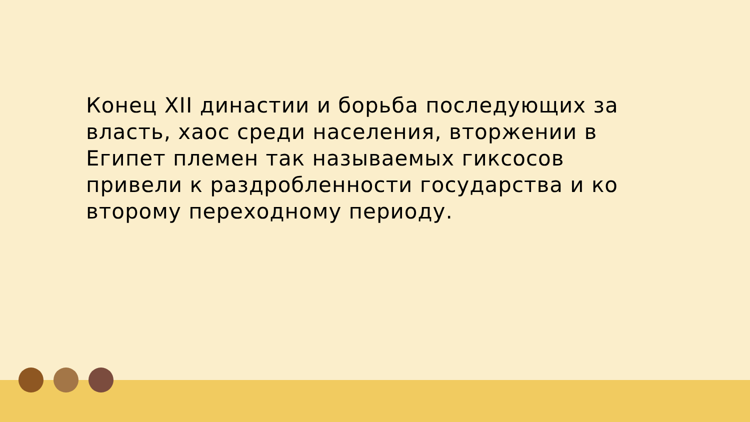Конец XII династии и борьба последующих за власть, хаос среди населения, вторжении в Египет племен так называемых гиксосов привели к раздробленности государства и ко второму переходному периоду.